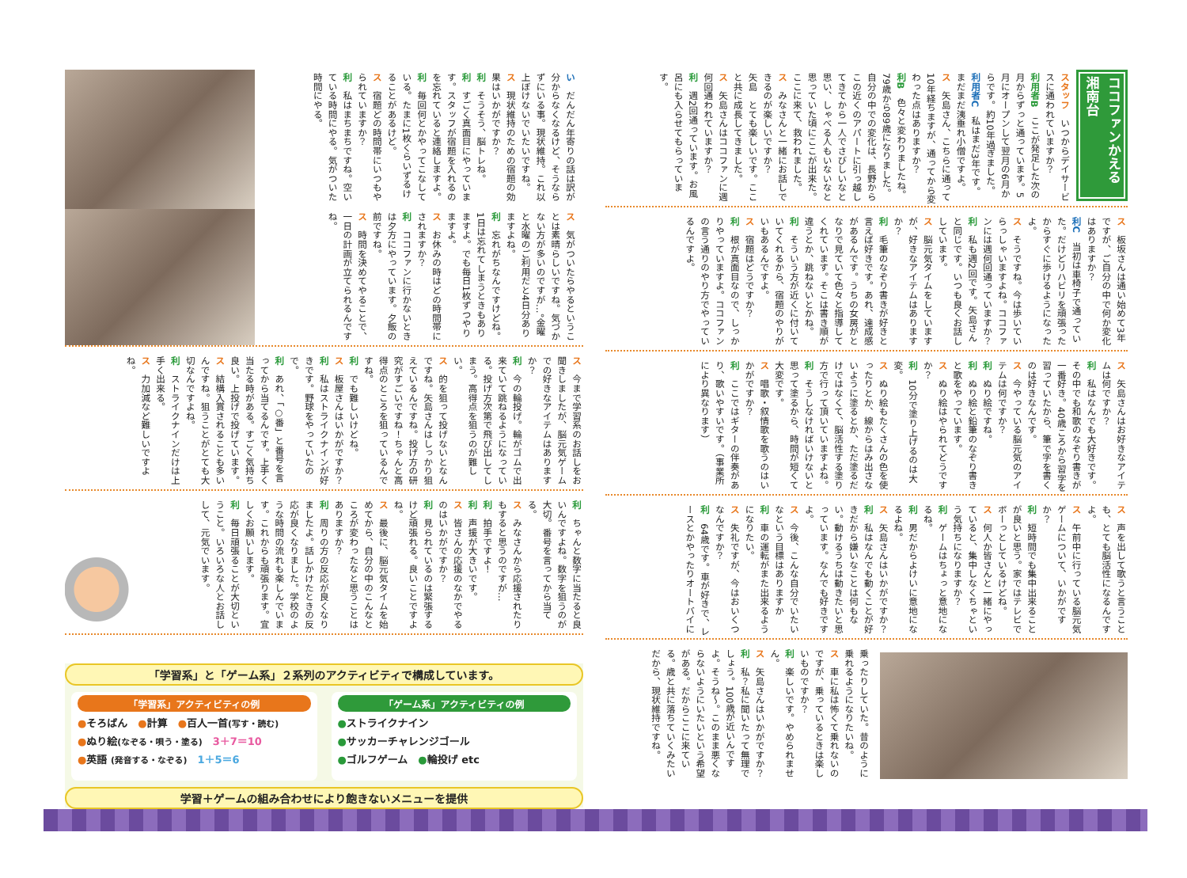ココファンかえる湘南台
スタッフ　いつからデイサービスに通われていますか？
利用者B　ここが発足した次の月からずっと通っています。5月にオープンして翌月の6月からです。約10年過ぎました。
利用者C　私はまだ3年です。まだまだ洟垂れ小僧ですよ。
ス　矢島さん、こちらに通って10年経ちますが、通ってから変わった点はありますか？
利B　色々と変わりましたね。79歳から89歳になりました。自分の中での変化は、長野からこの近くのアパートに引っ越してきてから一人でさびしいなと思い、しゃべる人もいないなと思っていた頃にここが出来た。ここに来て、救われました。
ス　みなさんと一緒にお話しできるのが楽しいですか？
矢島　とても楽しいです。ここと共に成長してきました。
ス　矢島さんはココファンに週何回通われていますか？
利　週2回通っています。お風呂にも入らせてもらっています。
ス　板坂さんは通い始めて3年ですが、ご自分の中で何か変化はありますか？
利C　当初は車椅子で通っていた。だけどリハビリを頑張ったからすぐに歩けるようになったよ。
ス　そうですね。今は歩いていらっしゃいますよね。ココファンには週何回通っていますか？
利　私も週2回です。矢島さんと同じです。いつも良くお話ししています。
ス　脳元気タイムをしていますが、好きなアイテムはありますか？
利　毛筆のなぞり書きが好きと言えば好きです。あれ、達成感があるんです。うちの女房がとなりで見ていて色々と指導してくれています。そこは書き順が違うとか、跳ねないとかね。
利　そういう方が近くに付いていてくれるから、宿題のやりがいもあるんですよ。
ス　宿題はどうですか？
利　根が真面目なので、しっかりやっていますよ。ココファンの言う通りのやり方でやっているんですよ。
ス　矢島さんはお好きなアイテムは何ですか？
利　私はなんでも大好きです。その中でも和歌のなぞり書きが一番好き。40歳ころから習字を習っていたから、筆で字を書くのは好きなんです。
ス　今やっている脳元気のアイテムは何ですか？
利　ぬり絵ですね。
利　ぬり絵と鉛筆のなぞり書きと歌をやっています。
ス　ぬり絵はやられてどうですか？
利　10分で塗り上げるのは大変。
ス　ぬり絵もたくさんの色を使ったりとか、線からはみ出さないように塗るとか、ただ塗るだけではなくて、脳活性する塗り方で行って頂いていますよね。
利　そうしなければいけないと思って塗るから、時間が短くて大変です。
ス　唱歌・叙情歌を歌うのはいかがですか？
利　ここではギターの伴奏があり、歌いやすいです。（事業所により異なります）
ス　声を出して歌うと言うことも、とても脳活性になるんですよ。
ス　午前中に行っている脳元気ゲームについて、いかがですか？
利　短時間でも集中出来ることが良いと思う。家ではテレビでボーっとしているけどね。
ス　何人か皆さんと一緒にやっていると、集中しなくちゃという気持ちになりますか？
利　ゲームはちょっと意地になるね。
利　男だからよけいに意地になるよね。
ス　矢島さんはいかがですか？
利　私はなんでも動くことが好きだから嫌いなことは何もない。動けるうちは動きたいと思っています。なんでも好きですよ。
ス　今後、こんな自分でいたいなという目標はありますか
利　車の運転がまた出来るようになりたい。
ス　失礼ですが、今はおいくつなんですか？
利　64歳です。車が好きで、レースとかやったりオートバイに
乗ったりしていた。昔のように乗れるようになりたいね。
ス　車に私は怖くて乗れないのですが、乗っているときは楽しいものですか？
利　楽しいです。やめられません。
ス　矢島さんはいかがですか？
利　私？私に聞いたって無理でしょう。100歳が近いんですよ。そうね〜。このまま悪くならないようにいたいという希望がある。だからここに来ている。歳と共に落ちていくみたいだから、現状維持ですね。
い　だんだん年寄りの話は訳が分からなくなるけど、そうならずにいる事。現状維持。これ以上ぼけないでいたいですね。
ス　現状維持のための宿題の効果はいかがですか？
利　そうそう、脳トレね。
利　すごく真面目にやっています。スタッフが宿題を入れるのを忘れていると連絡しますよ。
利　毎回何とかやってこなしている。たまに1枚くらいずるけることがあるけど。
ス　宿題どの時間帯にいつもやられていますか？
利　私はまちまちですね。空いている時間にやる。気がついた時間にやる。
ス　気がついたらやるということは素晴らしいですね。気づかない方が多いのですが…。金曜と水曜のご利用だと4日分ありますよね。
利　忘れがちなんですけどね。1日は忘れてしまうときもありますよ。でも毎日1枚ずつやりますよ。
ス　お休みの時はどの時間帯にされますか？
利　ココファンに行かないときは夕方にやっています。夕飯の前ですね。
ス　時間を決めてやることで、一日の計画が立てられるんですね。
ス　今まで学習系のお話しをお聞きしましたが、脳元気ゲームでの好きなアイテムはありますか？
利　今の輪投げ。輪がゴムで出来ていて跳ねるようになっている。投げ方次第で飛び出してしまう。高得点を狙うのが難しい。
ス　的を狙って投げないとなんですね。矢島さんはしっかり狙えているんですね。投げ方の研究がすごいですね！ちゃんと高得点のところを狙っているんですね。
利　でも難しいけどね。
ス　板屋さんはいかがですか？
利　私はストライクナインが好きです。野球をやっていたので。
利　あれ、「○番」と番号を言ってから当てるんです。上手く当たる時がある。すごく気持ち良い。上投げで投げています。
ス　結構入賞されることも多いんですね。狙うことがとても大切なんですよね。
利　ストライクナインだけは上手く出来る。
ス　力加減など難しいですよね。
利　ちゃんと数字に当たると良いんですよね。数字を狙うのが大切。番号を言ってから当てる。
ス　みなさんから応援されたりもすると思うのですが…
利　拍手ですよ！
利　声援が大きいです。
ス　皆さんの応援のなかでやるのはいかがですか？
利　見られているのは緊張するけど頑張れる。良いことですよね。
ス　最後に、脳元気タイムを始めてから、自分の中のこんなところが変わったなと思うことはありますか？
利　周りの方の反応が良くなりましたよ。話しかけたときの反応が良くなりました。学校のような時間の流れも楽しんでいます。これからも頑張ります。宜しくお願いします。
利　毎日頑張ることが大切ということ。いろいろな人とお話しして、元気でいます。
「学習系」と「ゲーム系」２系列のアクティビティで構成しています。
「学習系」アクティビティの例
●そろばん　●計算　●百人一首(写す・読む)
●ぬり絵(なぞる・唄う・塗る)　3＋7＝10
●英語 (発音する・なぞる)　1＋5＝6
「ゲーム系」アクティビティの例
●ストライクナイン
●サッカーチャレンジゴール
●ゴルフゲーム　●輪投げ etc
学習＋ゲームの組み合わせにより飽きないメニューを提供